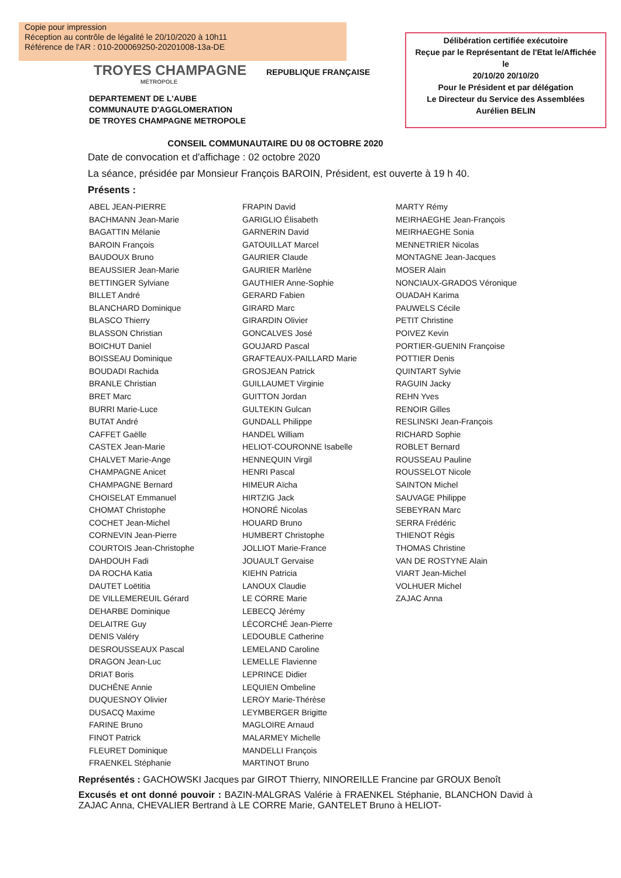Copie pour impression
Réception au contrôle de légalité le 20/10/2020 à 10h11
Référence de l'AR : 010-200069250-20201008-13a-DE
Délibération certifiée exécutoire
Reçue par le Représentant de l'Etat le/Affichée
le
20/10/20 20/10/20
Pour le Président et par délégation
Le Directeur du Service des Assemblées
Aurélien BELIN
TROYES CHAMPAGNE
MÉTROPOLE
REPUBLIQUE FRANÇAISE
DEPARTEMENT DE L'AUBE
COMMUNAUTE D'AGGLOMERATION
DE TROYES CHAMPAGNE METROPOLE
CONSEIL COMMUNAUTAIRE DU 08 OCTOBRE 2020
Date de convocation et d'affichage : 02 octobre 2020
La séance, présidée par Monsieur François BAROIN, Président, est ouverte à 19 h 40.
Présents :
ABEL JEAN-PIERRE
BACHMANN Jean-Marie
BAGATTIN Mélanie
BAROIN François
BAUDOUX Bruno
BEAUSSIER Jean-Marie
BETTINGER Sylviane
BILLET André
BLANCHARD Dominique
BLASCO Thierry
BLASSON Christian
BOICHUT Daniel
BOISSEAU Dominique
BOUDADI Rachida
BRANLE Christian
BRET Marc
BURRI Marie-Luce
BUTAT André
CAFFET Gaëlle
CASTEX Jean-Marie
CHALVET Marie-Ange
CHAMPAGNE Anicet
CHAMPAGNE Bernard
CHOISELAT Emmanuel
CHOMAT Christophe
COCHET Jean-Michel
CORNEVIN Jean-Pierre
COURTOIS Jean-Christophe
DAHDOUH Fadi
DA ROCHA Katia
DAUTET Loëtitia
DE VILLEMEREUIL Gérard
DEHARBE Dominique
DELAITRE Guy
DENIS Valéry
DESROUSSEAUX Pascal
DRAGON Jean-Luc
DRIAT Boris
DUCHÊNE Annie
DUQUESNOY Olivier
DUSACQ Maxime
FARINE Bruno
FINOT Patrick
FLEURET Dominique
FRAENKEL Stéphanie
FRAPIN David
GARIGLIO Élisabeth
GARNERIN David
GATOUILLAT Marcel
GAURIER Claude
GAURIER Marlène
GAUTHIER Anne-Sophie
GERARD Fabien
GIRARD Marc
GIRARDIN Olivier
GONCALVES José
GOUJARD Pascal
GRAFTEAUX-PAILLARD Marie
GROSJEAN Patrick
GUILLAUMET Virginie
GUITTON Jordan
GULTEKIN Gulcan
GUNDALL Philippe
HANDEL William
HELIOT-COURONNE Isabelle
HENNEQUIN Virgil
HENRI Pascal
HIMEUR Aïcha
HIRTZIG Jack
HONORÉ Nicolas
HOUARD Bruno
HUMBERT Christophe
JOLLIOT Marie-France
JOUAULT Gervaise
KIEHN Patricia
LANOUX Claudie
LE CORRE Marie
LEBECQ Jérémy
LÉCORCHÉ Jean-Pierre
LEDOUBLE Catherine
LEMELAND Caroline
LEMELLE Flavienne
LEPRINCE Didier
LEQUIEN Ombeline
LEROY Marie-Thérèse
LEYMBERGER Brigitte
MAGLOIRE Arnaud
MALARMEY Michelle
MANDELLI François
MARTINOT Bruno
MARTY Rémy
MEIRHAEGHE Jean-François
MEIRHAEGHE Sonia
MENNETRIER Nicolas
MONTAGNE Jean-Jacques
MOSER Alain
NONCIAUX-GRADOS Véronique
OUADAH Karima
PAUWELS Cécile
PETIT Christine
POIVEZ Kevin
PORTIER-GUENIN Françoise
POTTIER Denis
QUINTART Sylvie
RAGUIN Jacky
REHN Yves
RENOIR Gilles
RESLINSKI Jean-François
RICHARD Sophie
ROBLET Bernard
ROUSSEAU Pauline
ROUSSELOT Nicole
SAINTON Michel
SAUVAGE Philippe
SEBEYRAN Marc
SERRA Frédéric
THIENOT Régis
THOMAS Christine
VAN DE ROSTYNE Alain
VIART Jean-Michel
VOLHUER Michel
ZAJAC Anna
Représentés : GACHOWSKI Jacques par GIROT Thierry, NINOREILLE Francine par GROUX Benoît
Excusés et ont donné pouvoir : BAZIN-MALGRAS Valérie à FRAENKEL Stéphanie, BLANCHON David à ZAJAC Anna, CHEVALIER Bertrand à LE CORRE Marie, GANTELET Bruno à HELIOT-